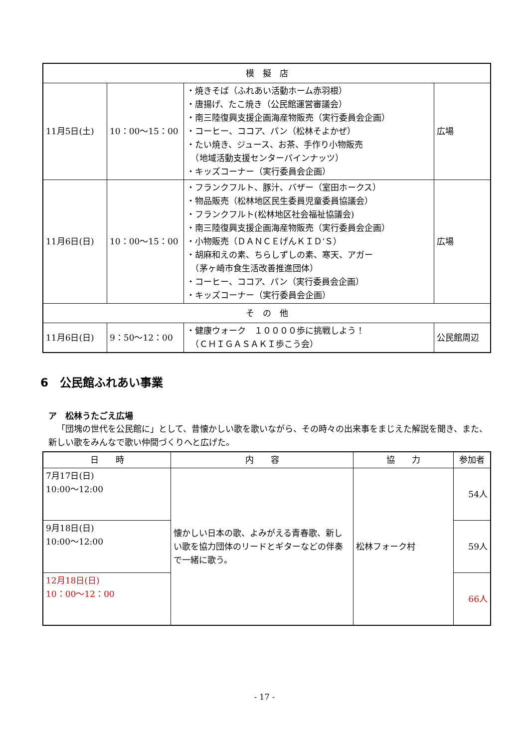| 模 擬 店 | | | |
| --- | --- | --- | --- |
| 11月5日(土) | 10：00～15：00 | ・焼きそば（ふれあい活動ホーム赤羽根） ・唐揚げ、たこ焼き（公民館運営審議会） ・南三陸復興支援企画海産物販売（実行委員会企画） ・コーヒー、ココア、パン（松林そよかぜ） ・たい焼き、ジュース、お茶、手作り小物販売 （地域活動支援センターパインナッツ） ・キッズコーナー（実行委員会企画） | 広場 |
| 11月6日(日) | 10：00～15：00 | ・フランクフルト、豚汁、バザー（室田ホークス） ・物品販売（松林地区民生委員児童委員協議会） ・フランクフルト(松林地区社会福祉協議会) ・南三陸復興支援企画海産物販売（実行委員会企画） ・小物販売（ＤＡＮＣＥげんＫＩＤ‘Ｓ） ・胡麻和えの素、ちらしずしの素、寒天、アガー （茅ヶ崎市食生活改善推進団体） ・コーヒー、ココア、パン（実行委員会企画） ・キッズコーナー（実行委員会企画） | 広場 |
| そ の 他 | | | |
| 11月6日(日) | 9：50～12：00 | ・健康ウォーク １００００歩に挑戦しよう！ （ＣＨＩＧＡＳＡＫＩ歩こう会） | 公民館周辺 |
6　公民館ふれあい事業
ア　松林うたごえ広場
「団塊の世代を公民館に」として、昔懐かしい歌を歌いながら、その時々の出来事をまじえた解説を聞き、また、新しい歌をみんなで歌い仲間づくりへと広げた。
| 日 時 | 内 容 | 協 力 | 参加者 |
| --- | --- | --- | --- |
| 7月17日(日) 10:00～12:00 | 懐かしい日本の歌、よみがえる青春歌、新しい歌を協力団体のリードとギターなどの伴奏で一緒に歌う。 | 松林フォーク村 | 54人 |
| 9月18日(日) 10:00～12:00 | | | 59人 |
| 12月18日(日) 10：00～12：00 | | | 66人 |
- 17 -